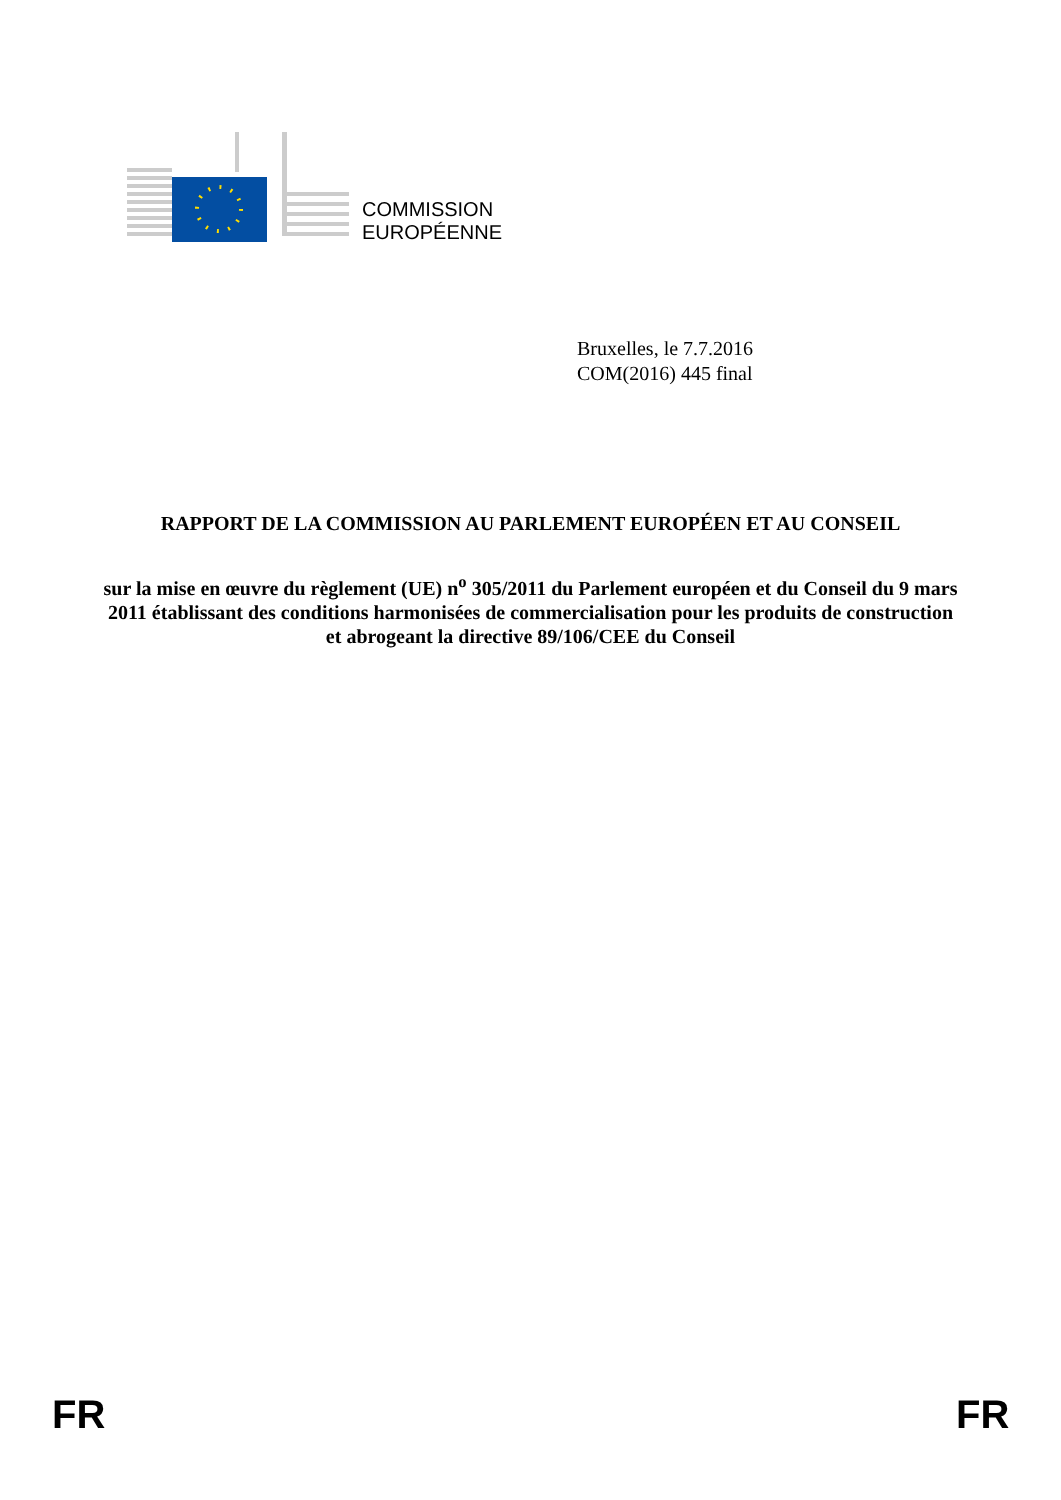COMMISSION
EUROPÉENNE
Bruxelles, le 7.7.2016
COM(2016) 445 final
RAPPORT DE LA COMMISSION AU PARLEMENT EUROPÉEN ET AU CONSEIL
sur la mise en œuvre du règlement (UE) n<sup>o</sup> 305/2011 du Parlement européen et du Conseil du 9 mars 2011 établissant des conditions harmonisées de commercialisation pour les produits de construction et abrogeant la directive 89/106/CEE du Conseil
FR FR